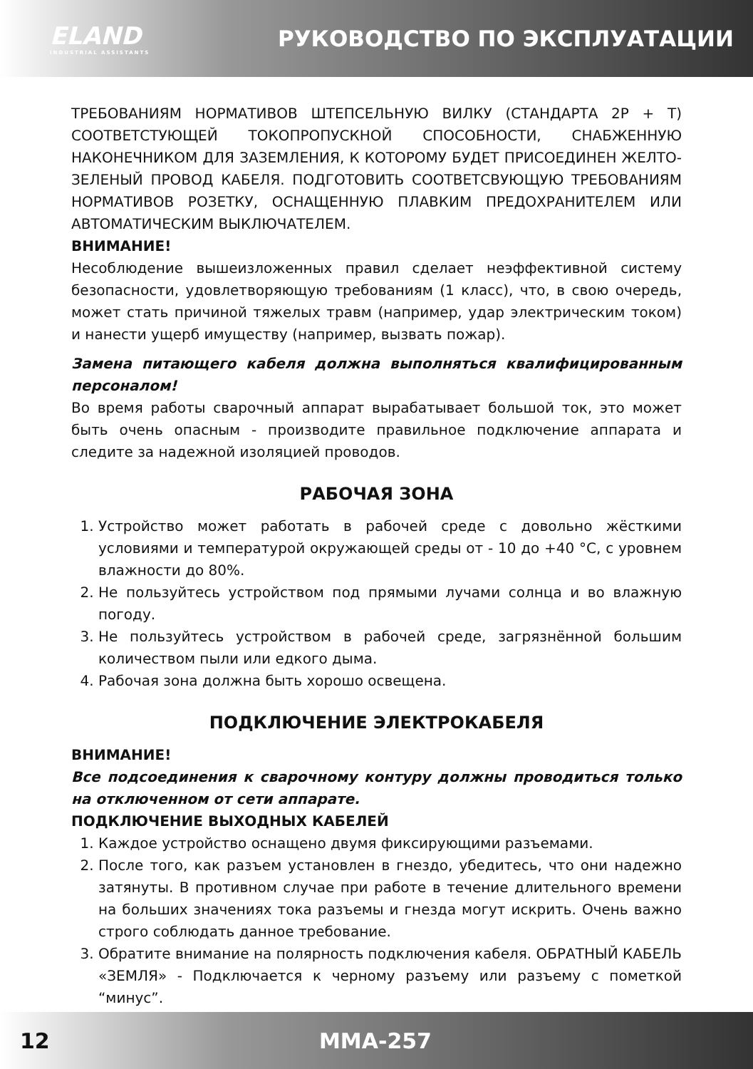ELAND
INDUSTRIAL ASSISTANTS
РУКОВОДСТВО ПО ЭКСПЛУАТАЦИИ
ТРЕБОВАНИЯМ НОРМАТИВОВ ШТЕПСЕЛЬНУЮ ВИЛКУ (СТАНДАРТА 2Р + Т) СООТВЕТСТУЮЩЕЙ ТОКОПРОПУСКНОЙ СПОСОБНОСТИ, СНАБЖЕННУЮ НАКОНЕЧНИКОМ ДЛЯ ЗАЗЕМЛЕНИЯ, К КОТОРОМУ БУДЕТ ПРИСОЕДИНЕН ЖЕЛТО-ЗЕЛЕНЫЙ ПРОВОД КАБЕЛЯ. ПОДГОТОВИТЬ СООТВЕТСВУЮЩУЮ ТРЕБОВАНИЯМ НОРМАТИВОВ РОЗЕТКУ, ОСНАЩЕННУЮ ПЛАВКИМ ПРЕДОХРАНИТЕЛЕМ ИЛИ АВТОМАТИЧЕСКИМ ВЫКЛЮЧАТЕЛЕМ.
ВНИМАНИЕ!
Несоблюдение вышеизложенных правил сделает неэффективной систему безопасности, удовлетворяющую требованиям (1 класс), что, в свою очередь, может стать причиной тяжелых травм (например, удар электрическим током) и нанести ущерб имуществу (например, вызвать пожар).
Замена питающего кабеля должна выполняться квалифицированным персоналом!
Во время работы сварочный аппарат вырабатывает большой ток, это может быть очень опасным - производите правильное подключение аппарата и следите за надежной изоляцией проводов.
РАБОЧАЯ ЗОНА
1. Устройство может работать в рабочей среде с довольно жёсткими условиями и температурой окружающей среды от - 10 до +40 °C, с уровнем влажности до 80%.
2. Не пользуйтесь устройством под прямыми лучами солнца и во влажную погоду.
3. Не пользуйтесь устройством в рабочей среде, загрязнённой большим количеством пыли или едкого дыма.
4. Рабочая зона должна быть хорошо освещена.
ПОДКЛЮЧЕНИЕ ЭЛЕКТРОКАБЕЛЯ
ВНИМАНИЕ!
Все подсоединения к сварочному контуру должны проводиться только на отключенном от сети аппарате.
ПОДКЛЮЧЕНИЕ ВЫХОДНЫХ КАБЕЛЕЙ
1. Каждое устройство оснащено двумя фиксирующими разъемами.
2. После того, как разъем установлен в гнездо, убедитесь, что они надежно затянуты. В противном случае при работе в течение длительного времени на больших значениях тока разъемы и гнезда могут искрить. Очень важно строго соблюдать данное требование.
3. Обратите внимание на полярность подключения кабеля. ОБРАТНЫЙ КАБЕЛЬ «ЗЕМЛЯ» - Подключается к черному разъему или разъему с пометкой “минус”.
12 MMA-257